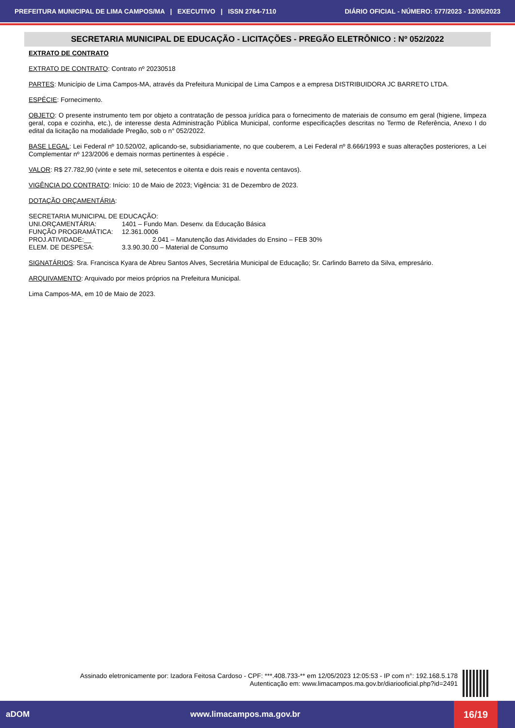PREFEITURA MUNICIPAL DE LIMA CAMPOS/MA | EXECUTIVO | ISSN 2764-7110 DIÁRIO OFICIAL - NÚMERO: 577/2023 - 12/05/2023
SECRETARIA MUNICIPAL DE EDUCAÇÃO - LICITAÇÕES - PREGÃO ELETRÔNICO : Nº 052/2022
EXTRATO DE CONTRATO
EXTRATO DE CONTRATO: Contrato nº 20230518
PARTES: Município de Lima Campos-MA, através da Prefeitura Municipal de Lima Campos e a empresa DISTRIBUIDORA JC BARRETO LTDA.
ESPÉCIE: Fornecimento.
OBJETO: O presente instrumento tem por objeto a contratação de pessoa jurídica para o fornecimento de materiais de consumo em geral (higiene, limpeza geral, copa e cozinha, etc.), de interesse desta Administração Pública Municipal, conforme especificações descritas no Termo de Referência, Anexo I do edital da licitação na modalidade Pregão, sob o n° 052/2022.
BASE LEGAL: Lei Federal nº 10.520/02, aplicando-se, subsidiariamente, no que couberem, a Lei Federal nº 8.666/1993 e suas alterações posteriores, a Lei Complementar nº 123/2006 e demais normas pertinentes à espécie .
VALOR: R$ 27.782,90 (vinte e sete mil, setecentos e oitenta e dois reais e noventa centavos).
VIGÊNCIA DO CONTRATO: Início: 10 de Maio de 2023; Vigência: 31 de Dezembro de 2023.
DOTAÇÃO ORÇAMENTÁRIA:
| SECRETARIA MUNICIPAL DE EDUCAÇÃO: | |
| UNI.ORÇAMENTÁRIA: | 1401 – Fundo Man. Desenv. da Educação Básica |
| FUNÇÃO PROGRAMÁTICA: | 12.361.0006 |
| PROJ.ATIVIDADE:__ | 2.041 – Manutenção das Atividades do Ensino – FEB 30% |
| ELEM. DE DESPESA: | 3.3.90.30.00 – Material de Consumo |
SIGNATÁRIOS: Sra. Francisca Kyara de Abreu Santos Alves, Secretária Municipal de Educação; Sr. Carlindo Barreto da Silva, empresário.
ARQUIVAMENTO: Arquivado por meios próprios na Prefeitura Municipal.
Lima Campos-MA, em 10 de Maio de 2023.
Assinado eletronicamente por: Izadora Feitosa Cardoso - CPF: ***.408.733-** em 12/05/2023 12:05:53 - IP com n°: 192.168.5.178
Autenticação em: www.limacampos.ma.gov.br/diariooficial.php?id=2491
aDOM www.limacampos.ma.gov.br
16/19